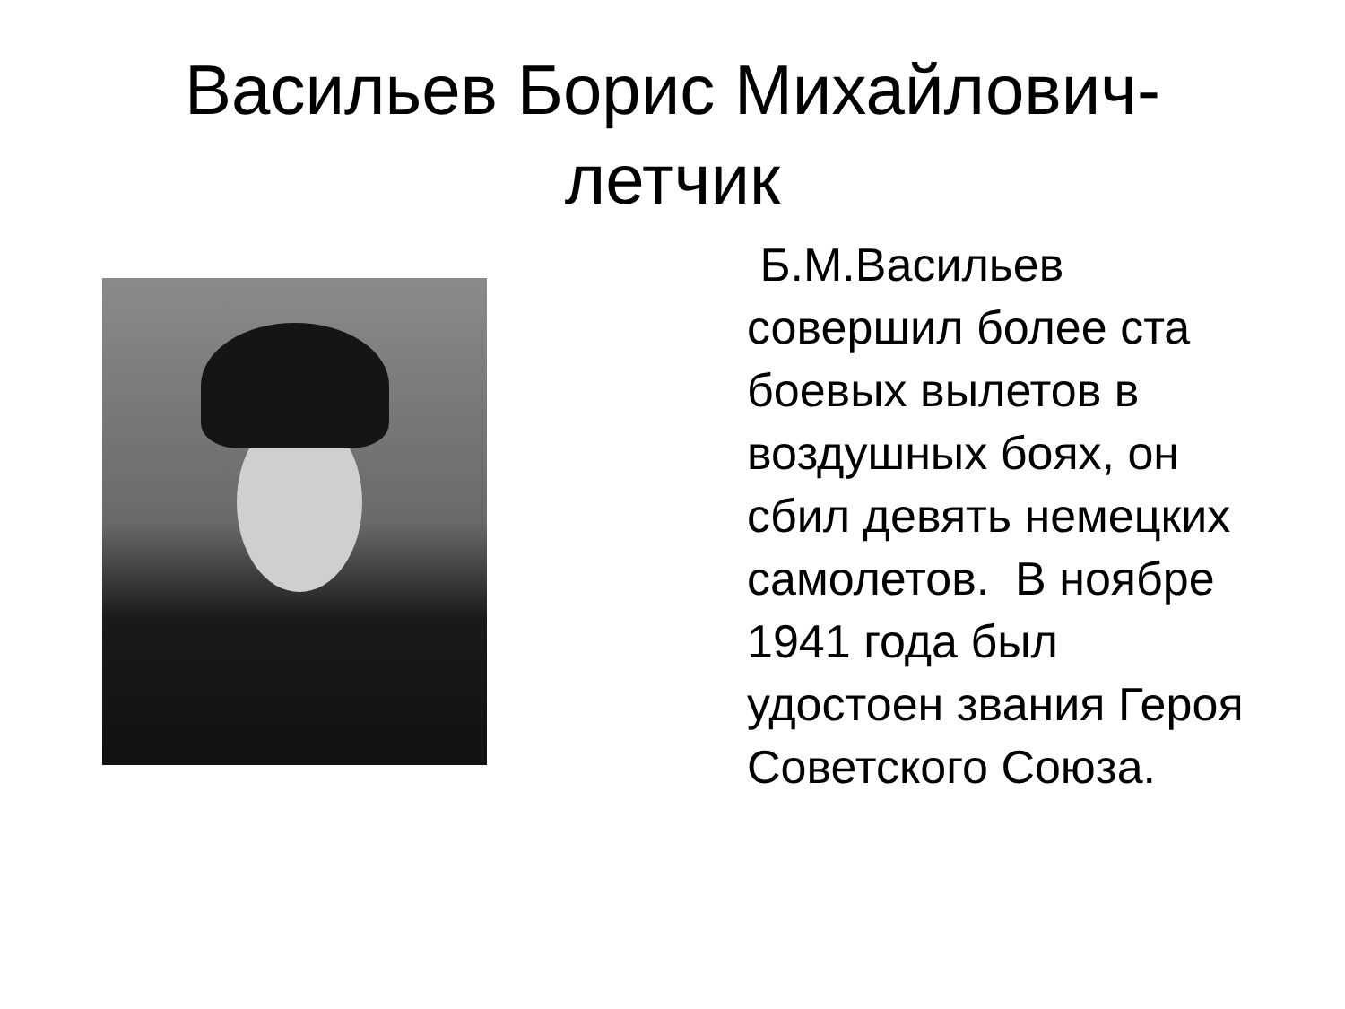Васильев Борис Михайлович-
летчик
Б.М.Васильев совершил более ста боевых вылетов в воздушных боях, он сбил девять немецких самолетов. В ноябре 1941 года был удостоен звания Героя Советского Союза.